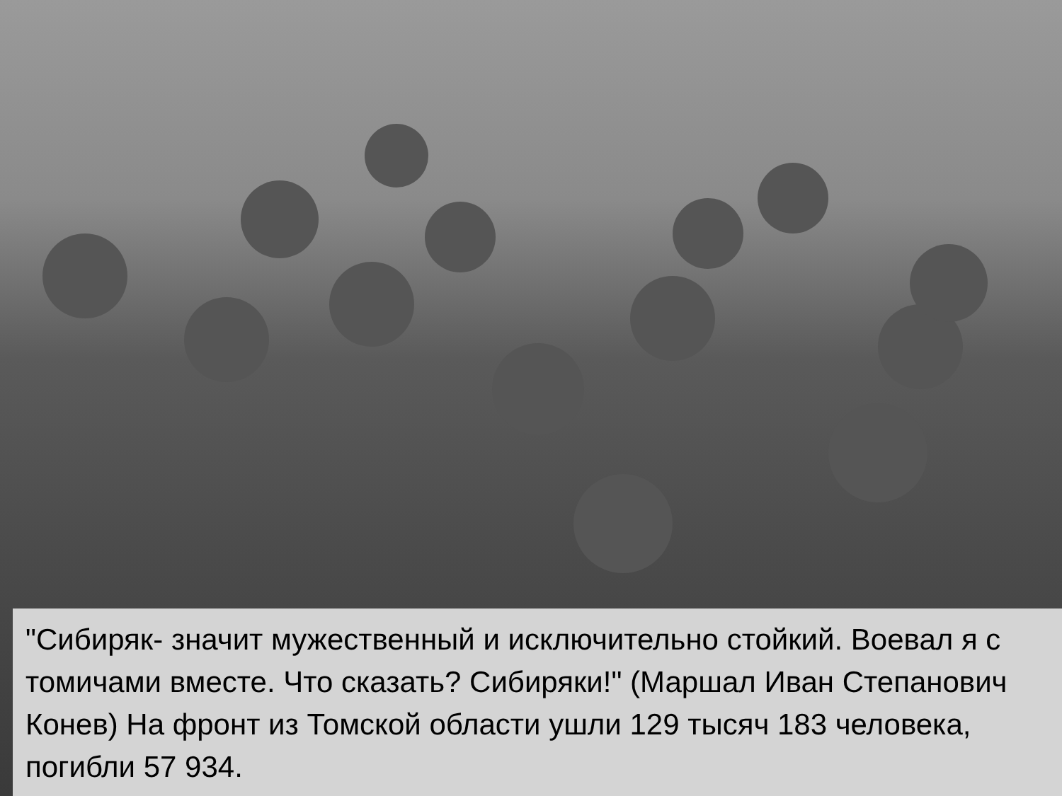"Сибиряк- значит мужественный и исключительно стойкий. Воевал я с томичами вместе. Что сказать? Сибиряки!" (Маршал Иван Степанович Конев) На фронт из Томской области ушли 129 тысяч 183 человека, погибли 57 934.